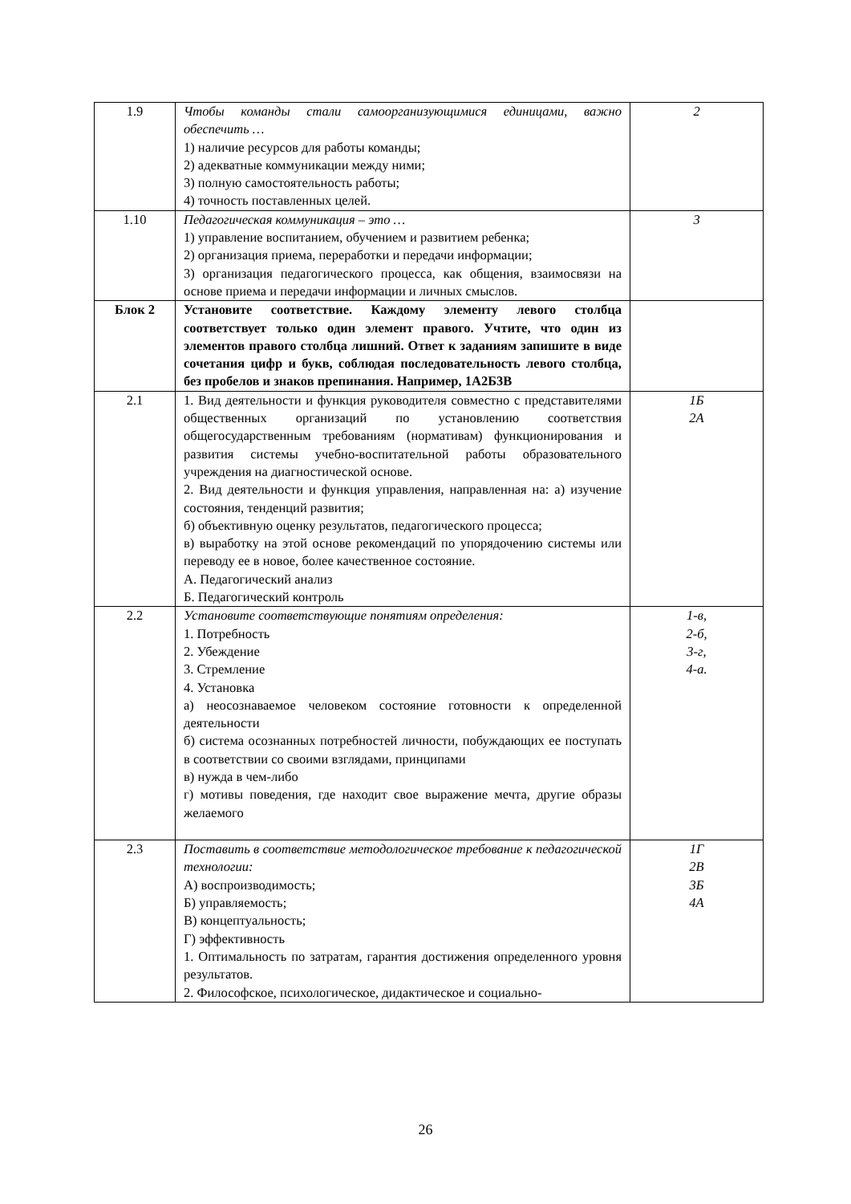| 1.9 | Чтобы команды стали самоорганизующимися единицами, важно обеспечить … 1) наличие ресурсов для работы команды; 2) адекватные коммуникации между ними; 3) полную самостоятельность работы; 4) точность поставленных целей. | 2 |
| 1.10 | Педагогическая коммуникация – это … 1) управление воспитанием, обучением и развитием ребенка; 2) организация приема, переработки и передачи информации; 3) организация педагогического процесса, как общения, взаимосвязи на основе приема и передачи информации и личных смыслов. | 3 |
| Блок 2 | Установите соответствие. Каждому элементу левого столбца соответствует только один элемент правого. Учтите, что один из элементов правого столбца лишний. Ответ к заданиям запишите в виде сочетания цифр и букв, соблюдая последовательность левого столбца, без пробелов и знаков препинания. Например, 1А2Б3В | |
| 2.1 | 1. Вид деятельности и функция руководителя совместно с представителями общественных организаций по установлению соответствия общегосударственным требованиям (нормативам) функционирования и развития системы учебно-воспитательной работы образовательного учреждения на диагностической основе. 2. Вид деятельности и функция управления, направленная на: а) изучение состояния, тенденций развития; б) объективную оценку результатов, педагогического процесса; в) выработку на этой основе рекомендаций по упорядочению системы или переводу ее в новое, более качественное состояние. А. Педагогический анализ Б. Педагогический контроль | 1Б 2А |
| 2.2 | Установите соответствующие понятиям определения: 1. Потребность 2. Убеждение 3. Стремление 4. Установка а) неосознаваемое человеком состояние готовности к определенной деятельности б) система осознанных потребностей личности, побуждающих ее поступать в соответствии со своими взглядами, принципами в) нужда в чем-либо г) мотивы поведения, где находит свое выражение мечта, другие образы желаемого | 1-в, 2-б, 3-г, 4-а. |
| 2.3 | Поставить в соответствие методологическое требование к педагогической технологии: А) воспроизводимость; Б) управляемость; В) концептуальность; Г) эффективность 1. Оптимальность по затратам, гарантия достижения определенного уровня результатов. 2. Философское, психологическое, дидактическое и социально- | 1Г 2В 3Б 4А |
26